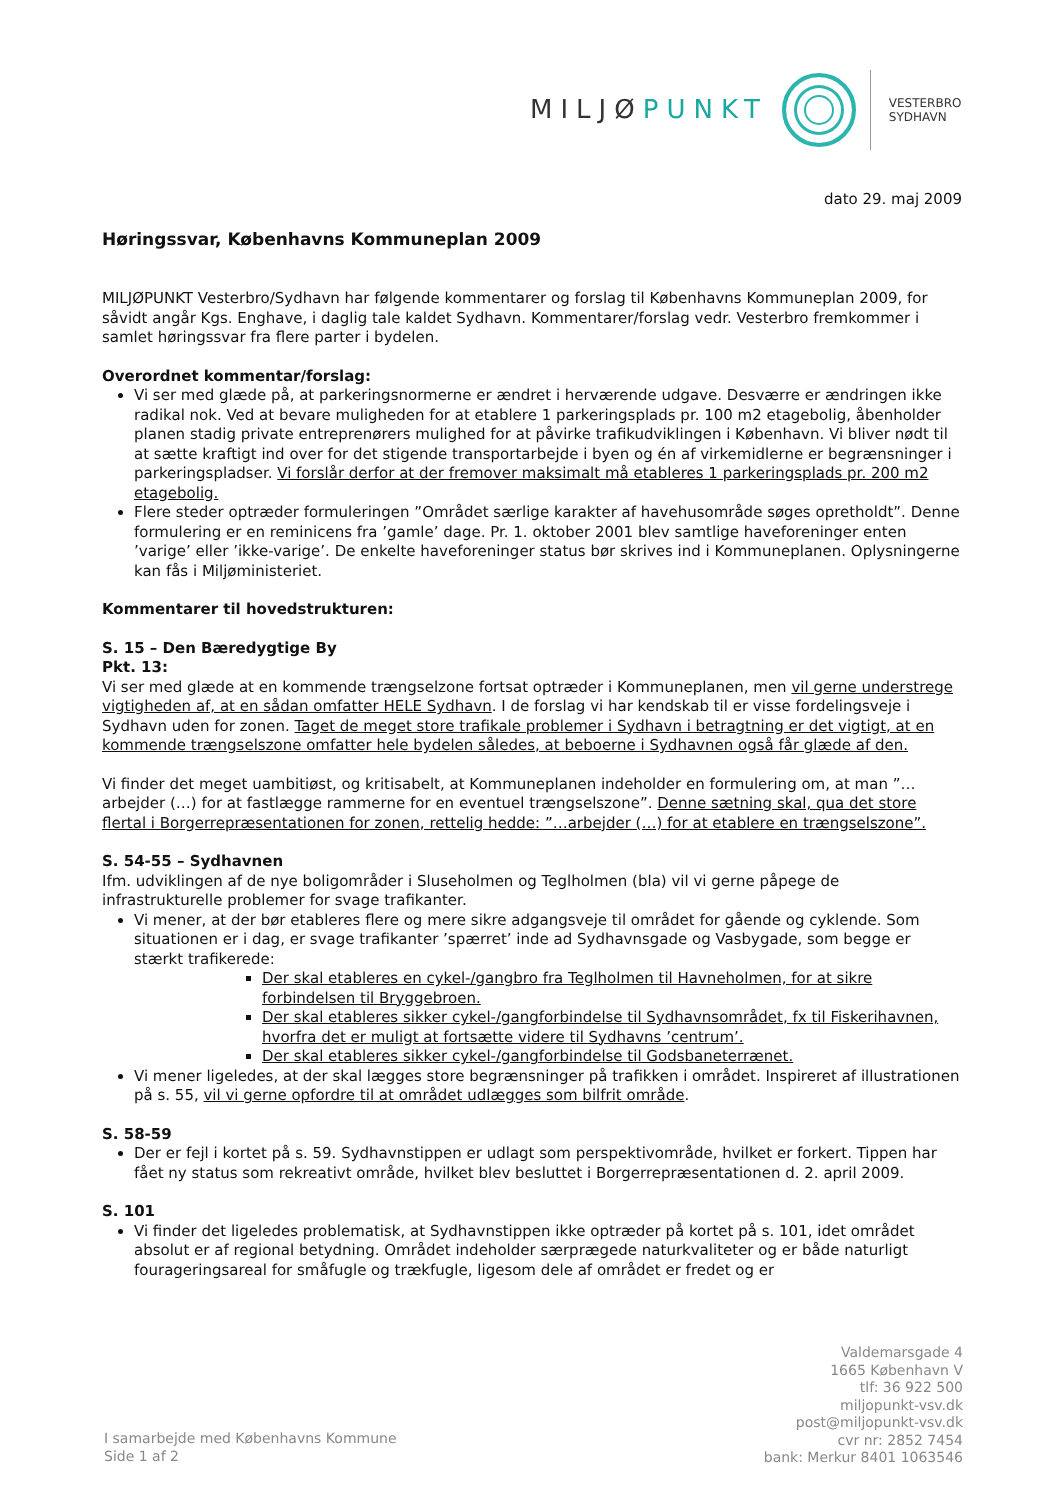MILJØPUNKT
VESTERBRO
SYDHAVN
dato 29. maj 2009
Høringssvar, Københavns Kommuneplan 2009
MILJØPUNKT Vesterbro/Sydhavn har følgende kommentarer og forslag til Københavns Kommuneplan 2009, for såvidt angår Kgs. Enghave, i daglig tale kaldet Sydhavn. Kommentarer/forslag vedr. Vesterbro fremkommer i samlet høringssvar fra flere parter i bydelen.
Overordnet kommentar/forslag:
Vi ser med glæde på, at parkeringsnormerne er ændret i herværende udgave. Desværre er ændringen ikke radikal nok. Ved at bevare muligheden for at etablere 1 parkeringsplads pr. 100 m2 etagebolig, åbenholder planen stadig private entreprenørers mulighed for at påvirke trafikudviklingen i København. Vi bliver nødt til at sætte kraftigt ind over for det stigende transportarbejde i byen og én af virkemidlerne er begrænsninger i parkeringspladser. Vi forslår derfor at der fremover maksimalt må etableres 1 parkeringsplads pr. 200 m2 etagebolig.
Flere steder optræder formuleringen ”Området særlige karakter af havehusområde søges opretholdt”. Denne formulering er en reminicens fra ’gamle’ dage. Pr. 1. oktober 2001 blev samtlige haveforeninger enten ’varige’ eller ’ikke-varige’. De enkelte haveforeninger status bør skrives ind i Kommuneplanen. Oplysningerne kan fås i Miljøministeriet.
Kommentarer til hovedstrukturen:
S. 15 – Den Bæredygtige By
Pkt. 13:
Vi ser med glæde at en kommende trængselzone fortsat optræder i Kommuneplanen, men vil gerne understrege vigtigheden af, at en sådan omfatter HELE Sydhavn. I de forslag vi har kendskab til er visse fordelingsveje i Sydhavn uden for zonen. Taget de meget store trafikale problemer i Sydhavn i betragtning er det vigtigt, at en kommende trængselszone omfatter hele bydelen således, at beboerne i Sydhavnen også får glæde af den.
Vi finder det meget uambitiøst, og kritisabelt, at Kommuneplanen indeholder en formulering om, at man ”…arbejder (…) for at fastlægge rammerne for en eventuel trængselszone”. Denne sætning skal, qua det store flertal i Borgerrepræsentationen for zonen, rettelig hedde: ”…arbejder (…) for at etablere en trængselszone”.
S. 54-55 – Sydhavnen
Ifm. udviklingen af de nye boligområder i Sluseholmen og Teglholmen (bla) vil vi gerne påpege de infrastrukturelle problemer for svage trafikanter.
Vi mener, at der bør etableres flere og mere sikre adgangsveje til området for gående og cyklende. Som situationen er i dag, er svage trafikanter ’spærret’ inde ad Sydhavnsgade og Vasbygade, som begge er stærkt trafikerede:
Der skal etableres en cykel-/gangbro fra Teglholmen til Havneholmen, for at sikre forbindelsen til Bryggebroen.
Der skal etableres sikker cykel-/gangforbindelse til Sydhavnsområdet, fx til Fiskerihavnen, hvorfra det er muligt at fortsætte videre til Sydhavns ’centrum’.
Der skal etableres sikker cykel-/gangforbindelse til Godsbaneterrænet.
Vi mener ligeledes, at der skal lægges store begrænsninger på trafikken i området. Inspireret af illustrationen på s. 55, vil vi gerne opfordre til at området udlægges som bilfrit område.
S. 58-59
Der er fejl i kortet på s. 59. Sydhavnstippen er udlagt som perspektivområde, hvilket er forkert. Tippen har fået ny status som rekreativt område, hvilket blev besluttet i Borgerrepræsentationen d. 2. april 2009.
S. 101
Vi finder det ligeledes problematisk, at Sydhavnstippen ikke optræder på kortet på s. 101, idet området absolut er af regional betydning. Området indeholder særprægede naturkvaliteter og er både naturligt fourageringsareal for småfugle og trækfugle, ligesom dele af området er fredet og er
Valdemarsgade 4
1665 København V
tlf: 36 922 500
miljopunkt-vsv.dk
post@miljopunkt-vsv.dk
cvr nr: 2852 7454
bank: Merkur 8401 1063546
I samarbejde med Københavns Kommune
Side 1 af 2